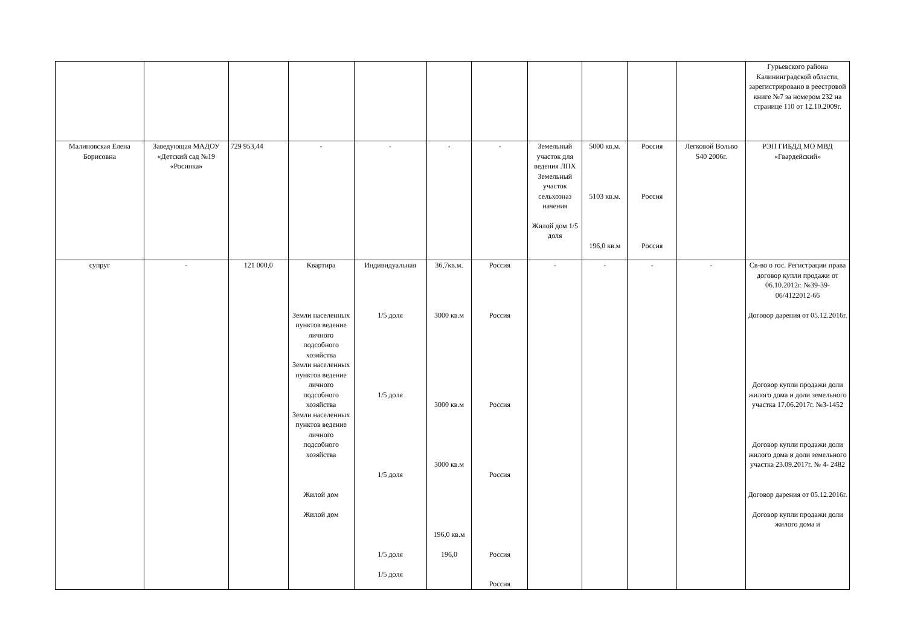| | | | | | | | | | | | Гурьевского района Калининградской области, зарегистрировано в реестровой книге №7 за номером 232 на странице 110 от 12.10.2009г. |
| Малиновская Елена Борисовна | Заведующая МАДОУ «Детский сад №19 «Росинка» | 729 953,44 | - | - | - | - | Земельный участок для ведения ЛПХ Земельный участок сельхозназ начения Жилой дом 1/5 доля | 5000 кв.м. 5103 кв.м. 196,0 кв.м | Россия Россия Россия | Легковой Вольво S40 2006г. | РЭП ГИБДД МО МВД «Гвардейский» |
| супруг | - | 121 000,0 | Квартира Земли населенных пунктов ведение личного подсобного хозяйства Земли населенных пунктов ведение личного подсобного хозяйства Земли населенных пунктов ведение личного подсобного хозяйства Жилой дом Жилой дом | Индивидуальная 1/5 доля 1/5 доля 1/5 доля 1/5 доля 1/5 доля | 36,7кв.м. 3000 кв.м 3000 кв.м 3000 кв.м 196,0 кв.м 196,0 | Россия Россия Россия Россия Россия Россия | - | - | - | - | Св-во о гос. Регистрации права договор купли продажи от 06.10.2012г. №39-39-06/4122012-66 Договор дарения от 05.12.2016г. Договор купли продажи доли жилого дома и доли земельного участка 17.06.2017г. №3-1452 Договор купли продажи доли жилого дома и доли земельного участка 23.09.2017г. № 4- 2482 Договор дарения от 05.12.2016г. Договор купли продажи доли жилого дома и |